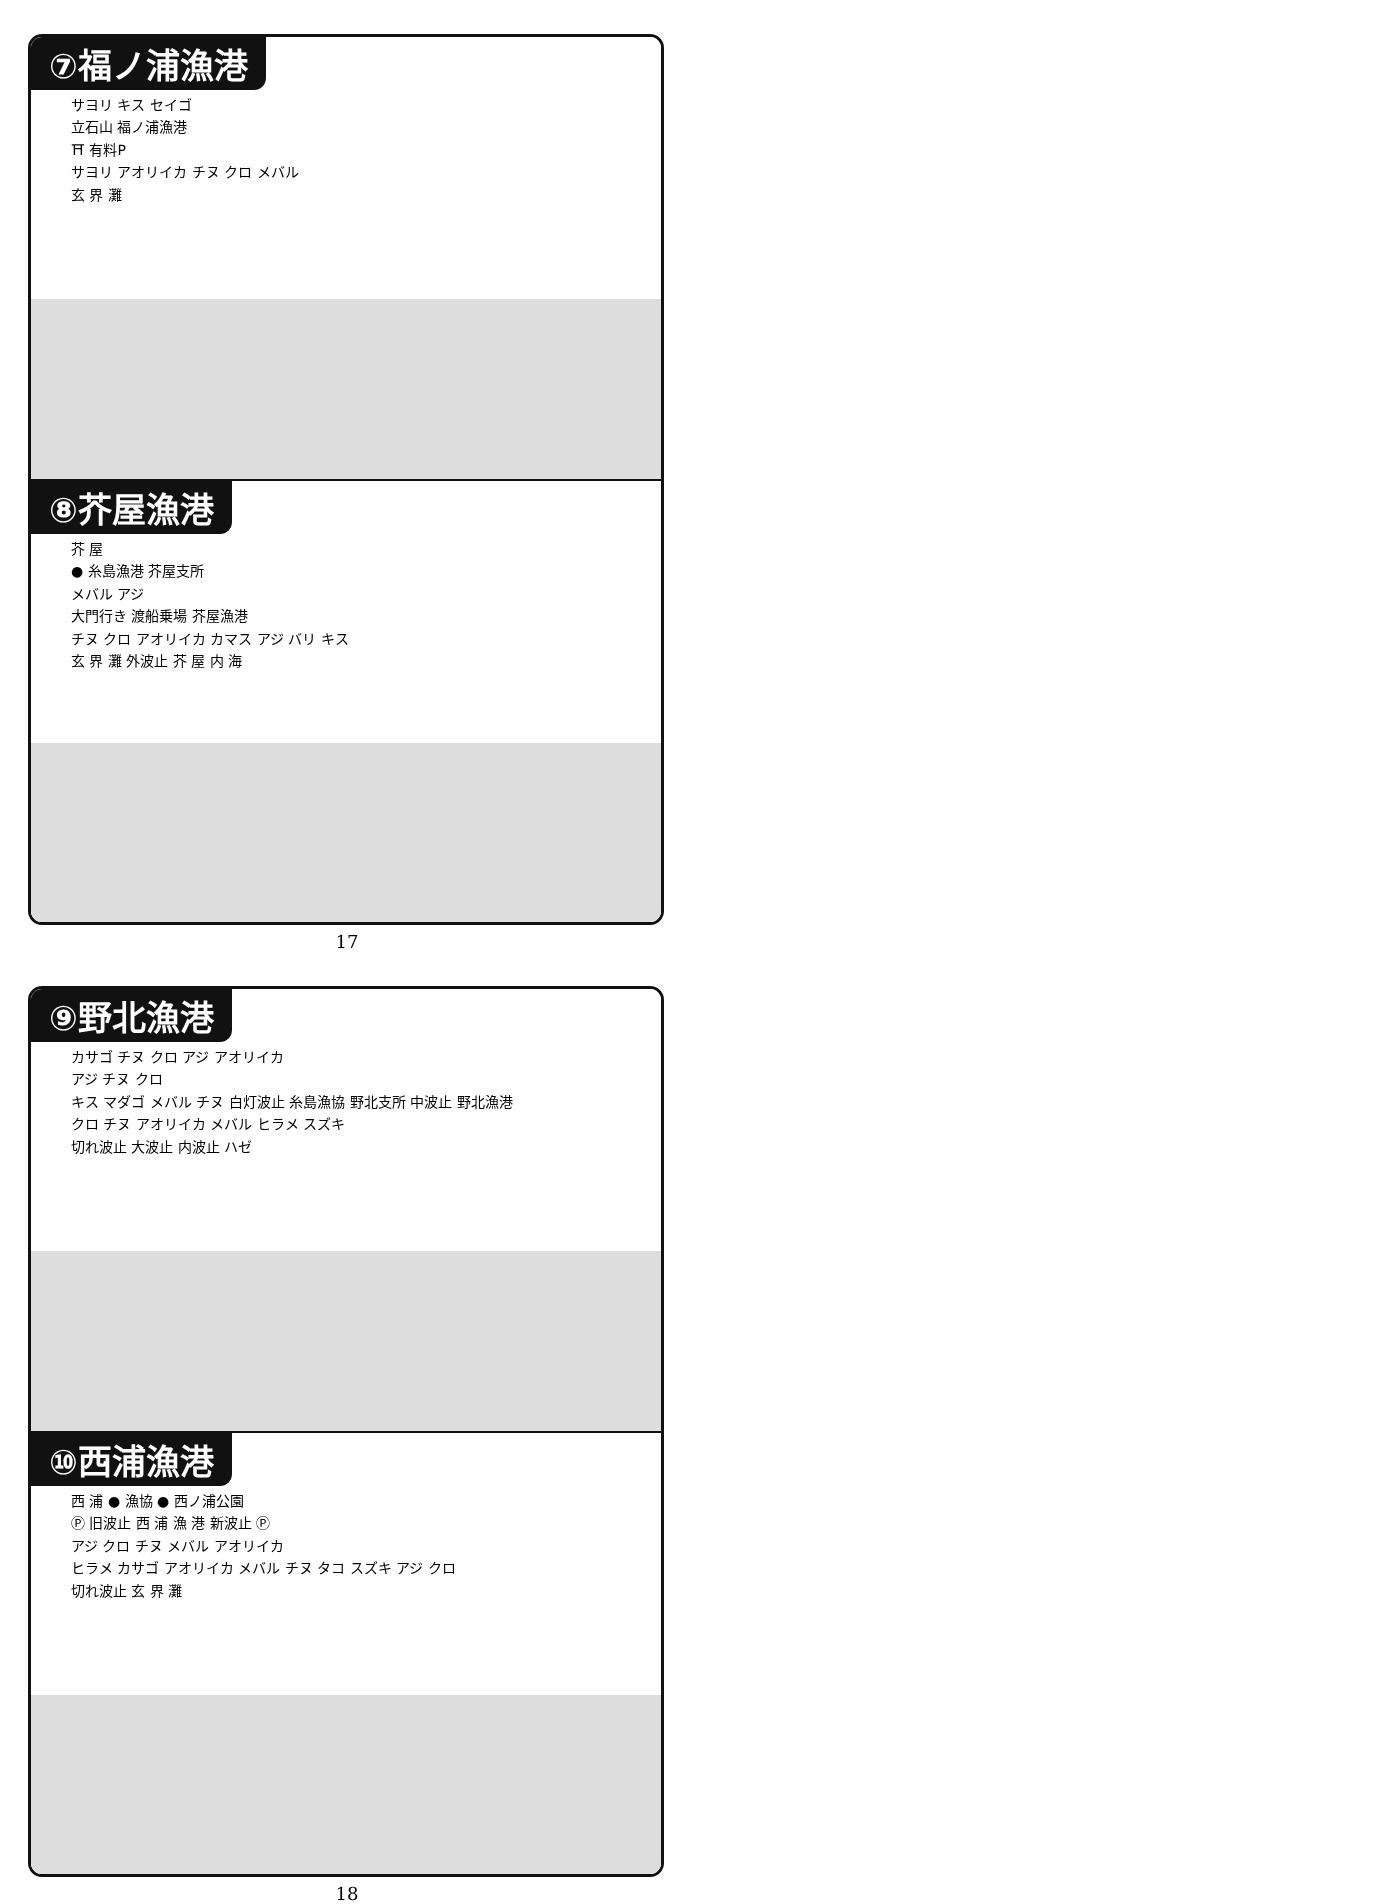⑦福ノ浦漁港
サヨリ キス セイゴ
立石山 福ノ浦漁港
⛩ 有料P
サヨリ アオリイカ チヌ クロ メバル
玄 界 灘
⑧芥屋漁港
芥 屋
● 糸島漁港 芥屋支所
メバル アジ
大門行き 渡船乗場 芥屋漁港
チヌ クロ アオリイカ カマス アジ バリ キス
玄 界 灘 外波止 芥 屋 内 海
17
⑨野北漁港
カサゴ チヌ クロ アジ アオリイカ
アジ チヌ クロ
キス マダゴ メバル チヌ 白灯波止 糸島漁協 野北支所 中波止 野北漁港
クロ チヌ アオリイカ メバル ヒラメ スズキ
切れ波止 大波止 内波止 ハゼ
⑩西浦漁港
西 浦 ● 漁協 ● 西ノ浦公園
Ⓟ 旧波止 西 浦 漁 港 新波止 Ⓟ
アジ クロ チヌ メバル アオリイカ
ヒラメ カサゴ アオリイカ メバル チヌ タコ スズキ アジ クロ
切れ波止 玄 界 灘
18